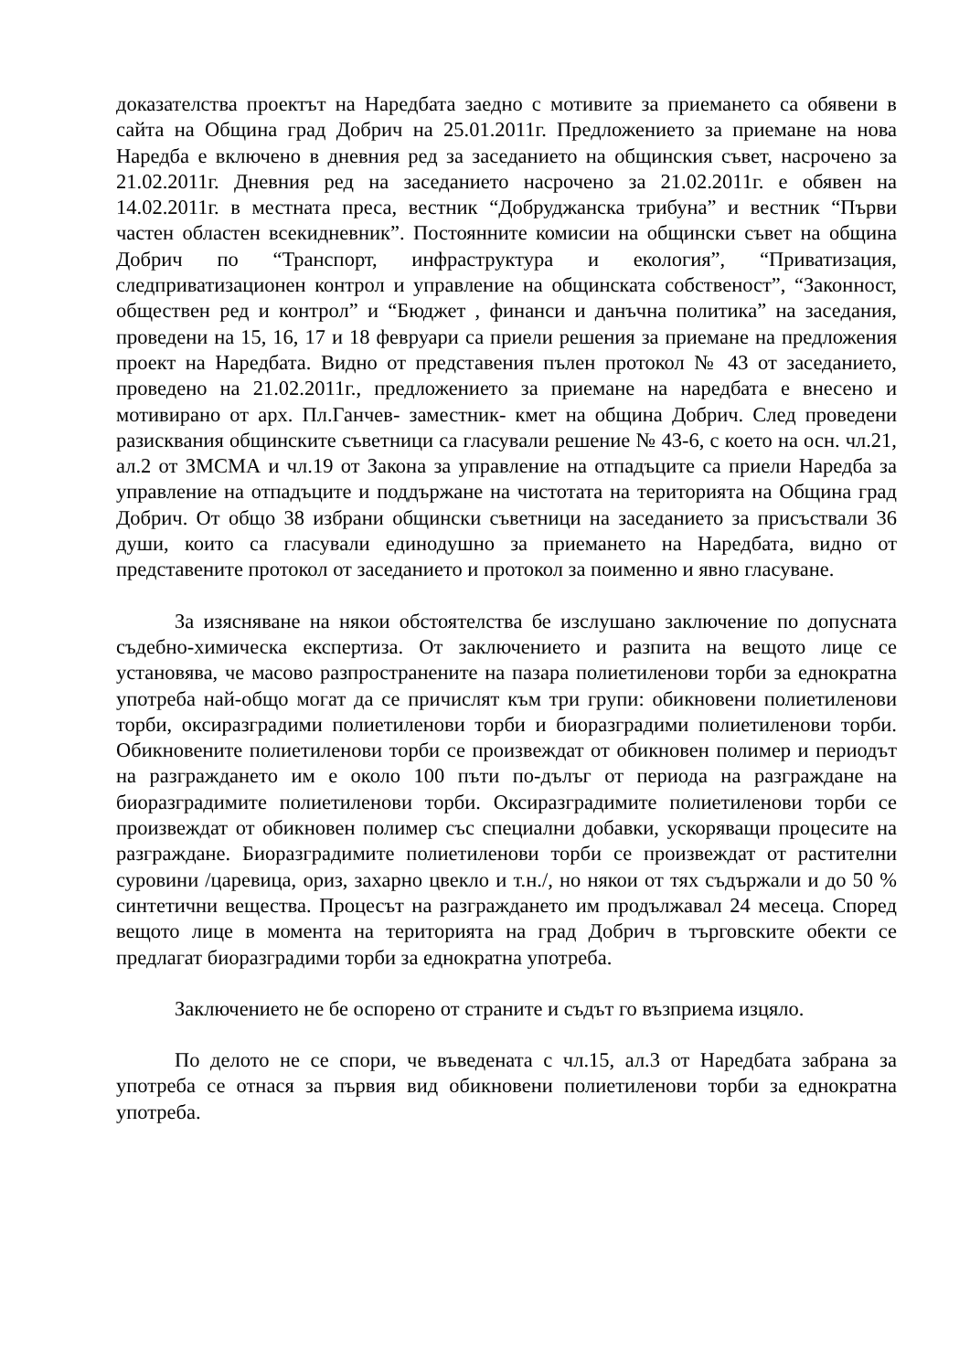доказателства проектът на Наредбата заедно с мотивите за приемането са обявени в сайта на Община град Добрич на 25.01.2011г. Предложението за приемане на нова Наредба е включено в дневния ред за заседанието на общинския съвет, насрочено за 21.02.2011г. Дневния ред на заседанието насрочено за 21.02.2011г. е обявен на 14.02.2011г. в местната преса, вестник “Добруджанска трибуна” и вестник “Първи частен областен всекидневник”. Постоянните комисии на общински съвет на община Добрич по “Транспорт, инфраструктура и екология”, “Приватизация, следприватизационен контрол и управление на общинската собственост”, “Законност, обществен ред и контрол” и “Бюджет , финанси и данъчна политика” на заседания, проведени на 15, 16, 17 и 18 февруари са приели решения за приемане на предложения проект на Наредбата. Видно от представения пълен протокол № 43 от заседанието, проведено на 21.02.2011г., предложението за приемане на наредбата е внесено и мотивирано от арх. Пл.Ганчев- заместник- кмет на община Добрич. След проведени разисквания общинските съветници са гласували решение № 43-6, с което на осн. чл.21, ал.2 от ЗМСМА и чл.19 от Закона за управление на отпадъците са приели Наредба за управление на отпадъците и поддържане на чистотата на територията на Община град Добрич. От общо 38 избрани общински съветници на заседанието за присъствали 36 души, които са гласували единодушно за приемането на Наредбата, видно от представените протокол от заседанието и протокол за поименно и явно гласуване.
За изясняване на някои обстоятелства бе изслушано заключение по допусната съдебно-химическа експертиза. От заключението и разпита на вещото лице се установява, че масово разпространените на пазара полиетиленови торби за еднократна употреба най-общо могат да се причислят към три групи: обикновени полиетиленови торби, оксиразградими полиетиленови торби и биоразградими полиетиленови торби. Обикновените полиетиленови торби се произвеждат от обикновен полимер и периодът на разграждането им е около 100 пъти по-дълъг от периода на разграждане на биоразградимите полиетиленови торби. Оксиразградимите полиетиленови торби се произвеждат от обикновен полимер със специални добавки, ускоряващи процесите на разграждане. Биоразградимите полиетиленови торби се произвеждат от растителни суровини /царевица, ориз, захарно цвекло и т.н./, но някои от тях съдържали и до 50 % синтетични вещества. Процесът на разграждането им продължавал 24 месеца. Според вещото лице в момента на територията на град Добрич в търговските обекти се предлагат биоразградими торби за еднократна употреба.
Заключението не бе оспорено от страните и съдът го възприема изцяло.
По делото не се спори, че въведената с чл.15, ал.3 от Наредбата забрана за употреба се отнася за първия вид обикновени полиетиленови торби за еднократна употреба.